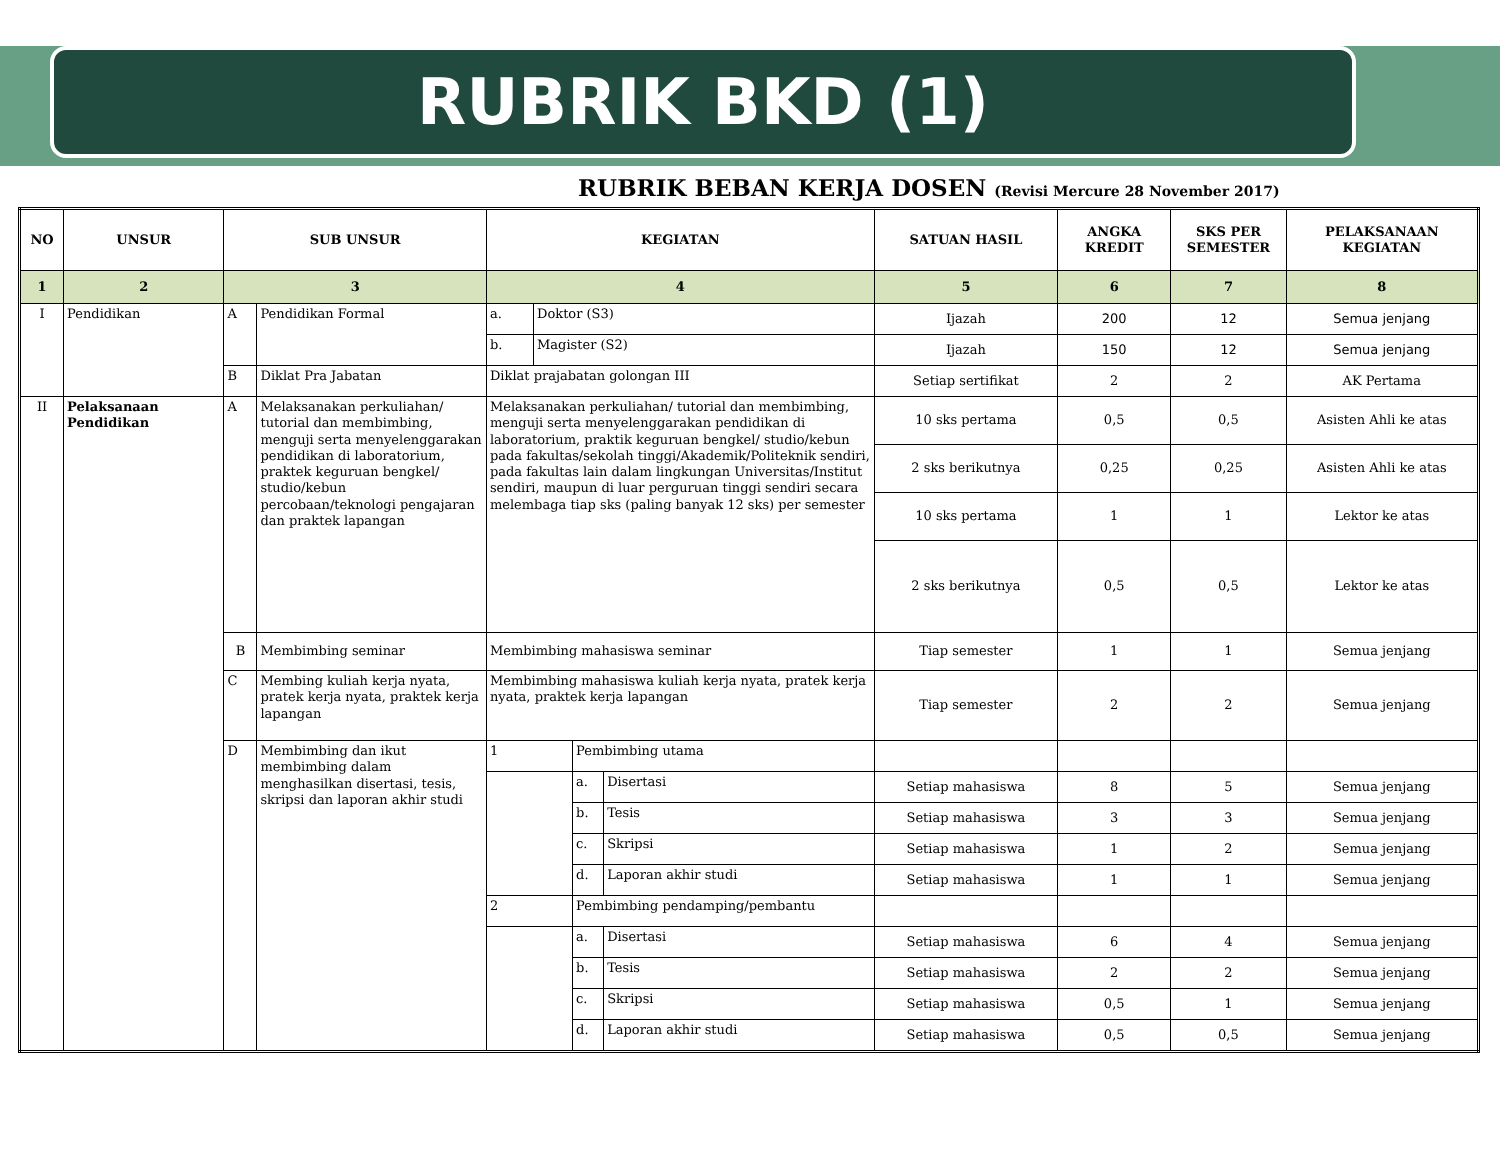RUBRIK BKD (1)
RUBRIK BEBAN KERJA DOSEN (Revisi Mercure 28 November 2017)
| NO | UNSUR | SUB UNSUR | | KEGIATAN | | | | SATUAN HASIL | ANGKA KREDIT | SKS PER SEMESTER | PELAKSANAAN KEGIATAN |
| --- | --- | --- | --- | --- | --- | --- | --- | --- | --- | --- | --- |
| 1 | 2 | 3 | | 4 | | | | 5 | 6 | 7 | 8 |
| I | Pendidikan | A | Pendidikan Formal | a. | Doktor (S3) | | | Ijazah | 200 | 12 | Semua jenjang |
| | | | | b. | Magister (S2) | | | Ijazah | 150 | 12 | Semua jenjang |
| | | B | Diklat Pra Jabatan | Diklat prajabatan golongan III | | | | Setiap sertifikat | 2 | 2 | AK Pertama |
| II | Pelaksanaan Pendidikan | A | Melaksanakan perkuliahan/ tutorial dan membimbing, menguji serta menyelenggarakan pendidikan di laboratorium, praktek keguruan bengkel/ studio/kebun percobaan/teknologi pengajaran dan praktek lapangan | Melaksanakan perkuliahan/ tutorial dan membimbing, menguji serta menyelenggarakan pendidikan di laboratorium, praktik keguruan bengkel/ studio/kebun pada fakultas/sekolah tinggi/Akademik/Politeknik sendiri, pada fakultas lain dalam lingkungan Universitas/Institut sendiri, maupun di luar perguruan tinggi sendiri secara melembaga tiap sks (paling banyak 12 sks) per semester | | | | 10 sks pertama | 0,5 | 0,5 | Asisten Ahli ke atas |
| | | | | | | | | 2 sks berikutnya | 0,25 | 0,25 | Asisten Ahli ke atas |
| | | | | | | | | 10 sks pertama | 1 | 1 | Lektor ke atas |
| | | | | | | | | 2 sks berikutnya | 0,5 | 0,5 | Lektor ke atas |
| | | B | Membimbing seminar | Membimbing mahasiswa seminar | | | | Tiap semester | 1 | 1 | Semua jenjang |
| | | C | Membing kuliah kerja nyata, pratek kerja nyata, praktek kerja lapangan | Membimbing mahasiswa kuliah kerja nyata, pratek kerja nyata, praktek kerja lapangan | | | | Tiap semester | 2 | 2 | Semua jenjang |
| | | D | Membimbing dan ikut membimbing dalam menghasilkan disertasi, tesis, skripsi dan laporan akhir studi | 1 | | Pembimbing utama | | | | | |
| | | | | | | a. | Disertasi | Setiap mahasiswa | 8 | 5 | Semua jenjang |
| | | | | | | b. | Tesis | Setiap mahasiswa | 3 | 3 | Semua jenjang |
| | | | | | | c. | Skripsi | Setiap mahasiswa | 1 | 2 | Semua jenjang |
| | | | | | | d. | Laporan akhir studi | Setiap mahasiswa | 1 | 1 | Semua jenjang |
| | | | | 2 | | Pembimbing pendamping/pembantu | | | | | |
| | | | | | | a. | Disertasi | Setiap mahasiswa | 6 | 4 | Semua jenjang |
| | | | | | | b. | Tesis | Setiap mahasiswa | 2 | 2 | Semua jenjang |
| | | | | | | c. | Skripsi | Setiap mahasiswa | 0,5 | 1 | Semua jenjang |
| | | | | | | d. | Laporan akhir studi | Setiap mahasiswa | 0,5 | 0,5 | Semua jenjang |